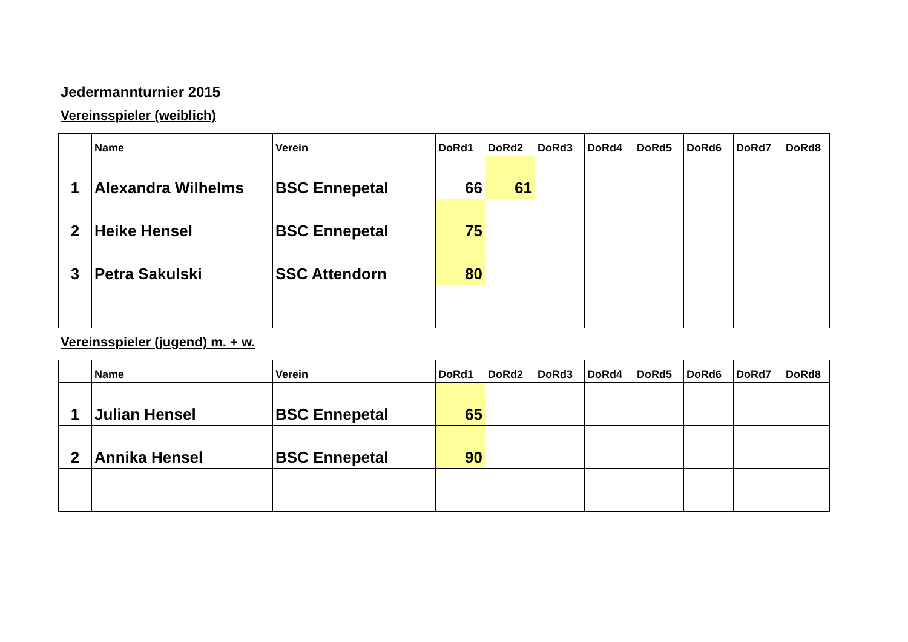Jedermannturnier 2015
Vereinsspieler (weiblich)
| | Name | Verein | DoRd1 | DoRd2 | DoRd3 | DoRd4 | DoRd5 | DoRd6 | DoRd7 | DoRd8 |
| --- | --- | --- | --- | --- | --- | --- | --- | --- | --- | --- |
| 1 | Alexandra Wilhelms | BSC Ennepetal | 66 | 61 | | | | | | |
| 2 | Heike Hensel | BSC Ennepetal | 75 | | | | | | | |
| 3 | Petra Sakulski | SSC Attendorn | 80 | | | | | | | |
Vereinsspieler (jugend) m. + w.
| | Name | Verein | DoRd1 | DoRd2 | DoRd3 | DoRd4 | DoRd5 | DoRd6 | DoRd7 | DoRd8 |
| --- | --- | --- | --- | --- | --- | --- | --- | --- | --- | --- |
| 1 | Julian Hensel | BSC Ennepetal | 65 | | | | | | | |
| 2 | Annika Hensel | BSC Ennepetal | 90 | | | | | | | |